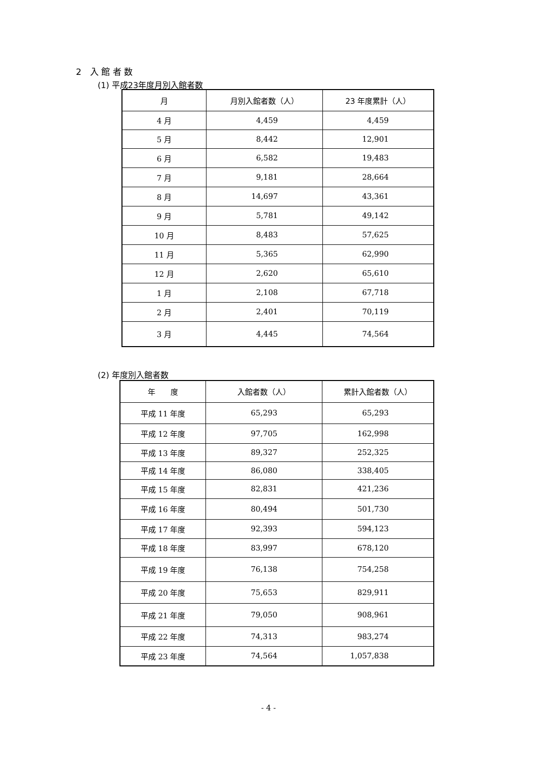2　入 館 者 数
(1) 平成23年度月別入館者数
| 月 | 月別入館者数（人） | 23 年度累計（人） |
| --- | --- | --- |
| 4 月 | 4,459 | 4,459 |
| 5 月 | 8,442 | 12,901 |
| 6 月 | 6,582 | 19,483 |
| 7 月 | 9,181 | 28,664 |
| 8 月 | 14,697 | 43,361 |
| 9 月 | 5,781 | 49,142 |
| 10 月 | 8,483 | 57,625 |
| 11 月 | 5,365 | 62,990 |
| 12 月 | 2,620 | 65,610 |
| 1 月 | 2,108 | 67,718 |
| 2 月 | 2,401 | 70,119 |
| 3 月 | 4,445 | 74,564 |
(2) 年度別入館者数
| 年 度 | 入館者数（人） | 累計入館者数（人） |
| --- | --- | --- |
| 平成 11 年度 | 65,293 | 65,293 |
| 平成 12 年度 | 97,705 | 162,998 |
| 平成 13 年度 | 89,327 | 252,325 |
| 平成 14 年度 | 86,080 | 338,405 |
| 平成 15 年度 | 82,831 | 421,236 |
| 平成 16 年度 | 80,494 | 501,730 |
| 平成 17 年度 | 92,393 | 594,123 |
| 平成 18 年度 | 83,997 | 678,120 |
| 平成 19 年度 | 76,138 | 754,258 |
| 平成 20 年度 | 75,653 | 829,911 |
| 平成 21 年度 | 79,050 | 908,961 |
| 平成 22 年度 | 74,313 | 983,274 |
| 平成 23 年度 | 74,564 | 1,057,838 |
- 4 -